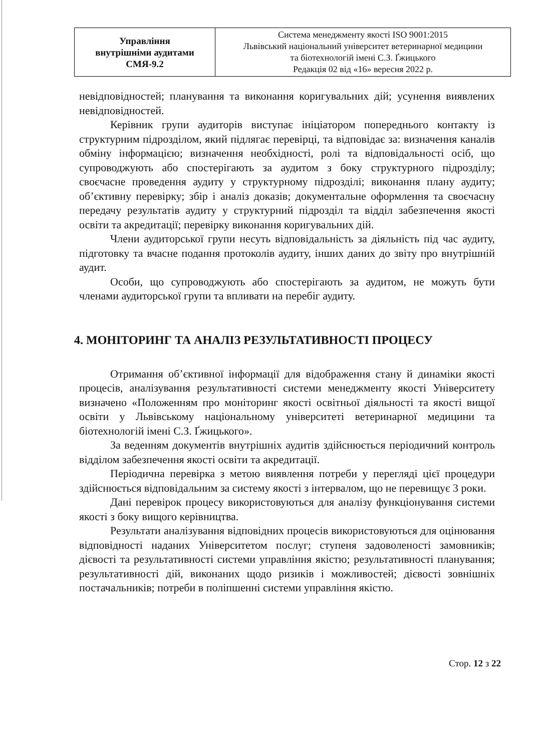| Управління внутрішніми аудитами СМЯ-9.2 | Система менеджменту якості ISO 9001:2015 Львівський національний університет ветеринарної медицини та біотехнологій імені С.З. Ґжицького Редакція 02 від «16» вересня 2022 р. |
невідповідностей; планування та виконання коригувальних дій; усунення виявлених невідповідностей.
Керівник групи аудиторів виступає ініціатором попереднього контакту із структурним підрозділом, який підлягає перевірці, та відповідає за: визначення каналів обміну інформацією; визначення необхідності, ролі та відповідальності осіб, що супроводжують або спостерігають за аудитом з боку структурного підрозділу; своєчасне проведення аудиту у структурному підрозділі; виконання плану аудиту; об’єктивну перевірку; збір і аналіз доказів; документальне оформлення та своєчасну передачу результатів аудиту у структурний підрозділ та відділ забезпечення якості освіти та акредитації; перевірку виконання коригувальних дій.
Члени аудиторської групи несуть відповідальність за діяльність під час аудиту, підготовку та вчасне подання протоколів аудиту, інших даних до звіту про внутрішній аудит.
Особи, що супроводжують або спостерігають за аудитом, не можуть бути членами аудиторської групи та впливати на перебіг аудиту.
4. МОНІТОРИНГ ТА АНАЛІЗ РЕЗУЛЬТАТИВНОСТІ ПРОЦЕСУ
Отримання об’єктивної інформації для відображення стану й динаміки якості процесів, аналізування результативності системи менеджменту якості Університету визначено «Положенням про моніторинг якості освітньої діяльності та якості вищої освіти у Львівському національному університеті ветеринарної медицини та біотехнологій імені С.З. Ґжицького».
За веденням документів внутрішніх аудитів здійснюється періодичний контроль відділом забезпечення якості освіти та акредитації.
Періодична перевірка з метою виявлення потреби у перегляді цієї процедури здійснюється відповідальним за систему якості з інтервалом, що не перевищує 3 роки.
Дані перевірок процесу використовуються для аналізу функціонування системи якості з боку вищого керівництва.
Результати аналізування відповідних процесів використовуються для оцінювання відповідності наданих Університетом послуг; ступеня задоволеності замовників; дієвості та результативності системи управління якістю; результативності планування; результативності дій, виконаних щодо ризиків і можливостей; дієвості зовнішніх постачальників; потреби в поліпшенні системи управління якістю.
Стор. 12 з 22